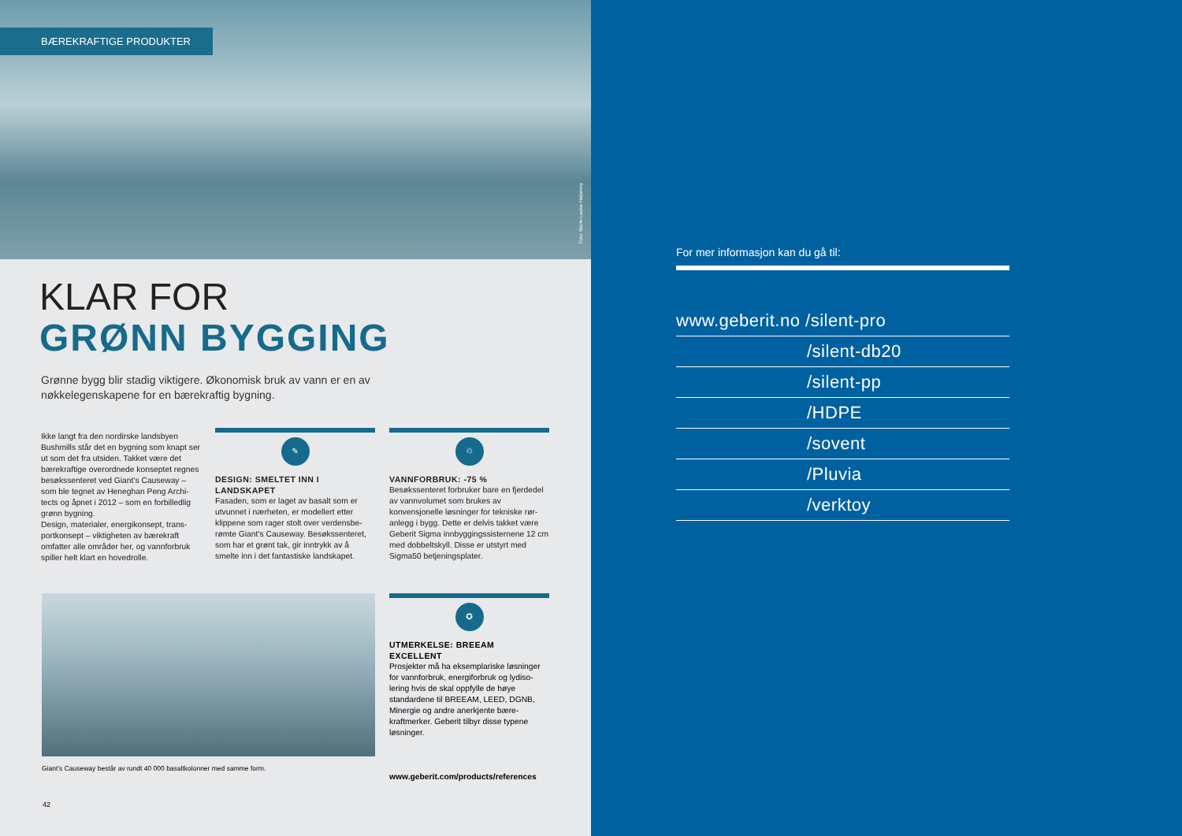BÆREKRAFTIGE PRODUKTER
Foto: Marie-Louise Halpenny
KLAR FOR
GRØNN BYGGING
Grønne bygg blir stadig viktigere. Økonomisk bruk av vann er en av nøkkelegenskapene for en bærekraftig bygning.
Ikke langt fra den nordirske landsbyen Bushmills står det en bygning som knapt ser ut som det fra utsiden. Takket være det bærekraftige overordnede konseptet reg­nes besøkssenteret ved Giant’s Causeway – som ble tegnet av Heneghan Peng Archi­tects og åpnet i 2012 – som en forbilledlig grønn bygning.
Design, materialer, energikonsept, trans­portkonsept – viktigheten av bærekraft omfatter alle områder her, og vannforbruk spiller helt klart en hovedrolle.
✎
DESIGN: SMELTET INN I LANDSKAPET
Fasaden, som er laget av basalt som er utvunnet i nærheten, er modellert etter klippene som rager stolt over verdensbe­rømte Giant’s Causeway. Besøkssenteret, som har et grønt tak, gir inntrykk av å smelte inn i det fantastiske landskapet.
♲
VANNFORBRUK: -75 %
Besøkssenteret forbruker bare en fjerde­del av vannvolumet som brukes av konvensjonelle løsninger for tekniske rør­anlegg i bygg. Dette er delvis takket være Geberit Sigma innbyggingssisternene 12 cm med dobbeltskyll. Disse er utstyrt med Sigma50 betjeningsplater.
Giant’s Causeway består av rundt 40 000 basaltkolonner med samme form.
✪
UTMERKELSE: BREEAM EXCELLENT
Prosjekter må ha eksemplariske løsninger for vannforbruk, energiforbruk og lydiso­lering hvis de skal oppfylle de høye standardene til BREEAM, LEED, DGNB, Minergie og andre anerkjente bære­kraftmerker. Geberit tilbyr disse typene løsninger.
www.geberit.com/products/references
42
For mer informasjon kan du gå til:
www.geberit.no /silent-pro
/silent-db20
/silent-pp
/HDPE
/sovent
/Pluvia
/verktoy